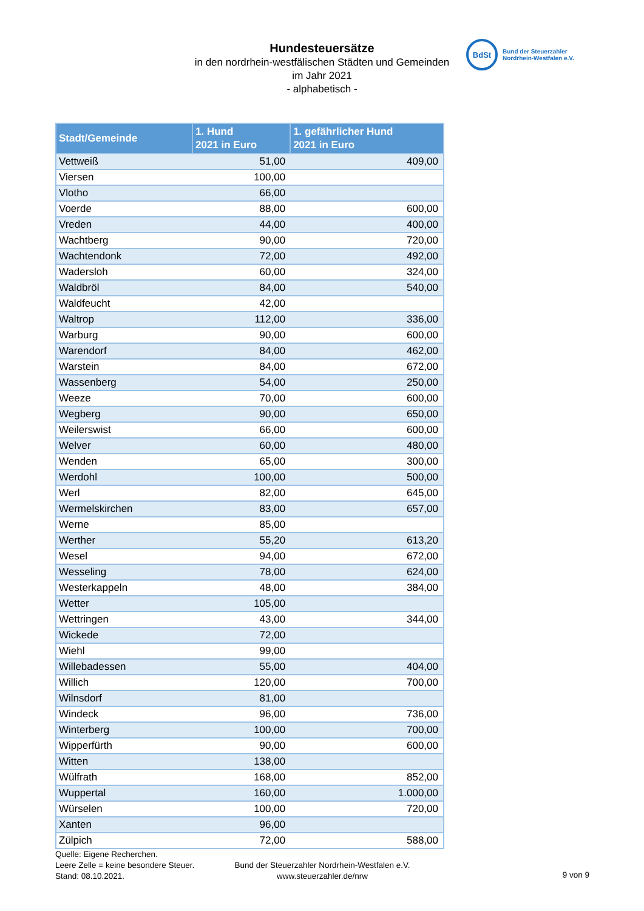Hundesteuersätze
in den nordrhein-westfälischen Städten und Gemeinden
im Jahr 2021
- alphabetisch -
BdSt
Bund der Steuerzahler
Nordrhein-Westfalen e.V.
| Stadt/Gemeinde | 1. Hund 2021 in Euro | 1. gefährlicher Hund 2021 in Euro |
| --- | --- | --- |
| Vettweiß | 51,00 | 409,00 |
| Viersen | 100,00 | |
| Vlotho | 66,00 | |
| Voerde | 88,00 | 600,00 |
| Vreden | 44,00 | 400,00 |
| Wachtberg | 90,00 | 720,00 |
| Wachtendonk | 72,00 | 492,00 |
| Wadersloh | 60,00 | 324,00 |
| Waldbröl | 84,00 | 540,00 |
| Waldfeucht | 42,00 | |
| Waltrop | 112,00 | 336,00 |
| Warburg | 90,00 | 600,00 |
| Warendorf | 84,00 | 462,00 |
| Warstein | 84,00 | 672,00 |
| Wassenberg | 54,00 | 250,00 |
| Weeze | 70,00 | 600,00 |
| Wegberg | 90,00 | 650,00 |
| Weilerswist | 66,00 | 600,00 |
| Welver | 60,00 | 480,00 |
| Wenden | 65,00 | 300,00 |
| Werdohl | 100,00 | 500,00 |
| Werl | 82,00 | 645,00 |
| Wermelskirchen | 83,00 | 657,00 |
| Werne | 85,00 | |
| Werther | 55,20 | 613,20 |
| Wesel | 94,00 | 672,00 |
| Wesseling | 78,00 | 624,00 |
| Westerkappeln | 48,00 | 384,00 |
| Wetter | 105,00 | |
| Wettringen | 43,00 | 344,00 |
| Wickede | 72,00 | |
| Wiehl | 99,00 | |
| Willebadessen | 55,00 | 404,00 |
| Willich | 120,00 | 700,00 |
| Wilnsdorf | 81,00 | |
| Windeck | 96,00 | 736,00 |
| Winterberg | 100,00 | 700,00 |
| Wipperfürth | 90,00 | 600,00 |
| Witten | 138,00 | |
| Wülfrath | 168,00 | 852,00 |
| Wuppertal | 160,00 | 1.000,00 |
| Würselen | 100,00 | 720,00 |
| Xanten | 96,00 | |
| Zülpich | 72,00 | 588,00 |
Quelle: Eigene Recherchen.
Leere Zelle = keine besondere Steuer.
Stand: 08.10.2021.
Bund der Steuerzahler Nordrhein-Westfalen e.V.
www.steuerzahler.de/nrw
9 von 9